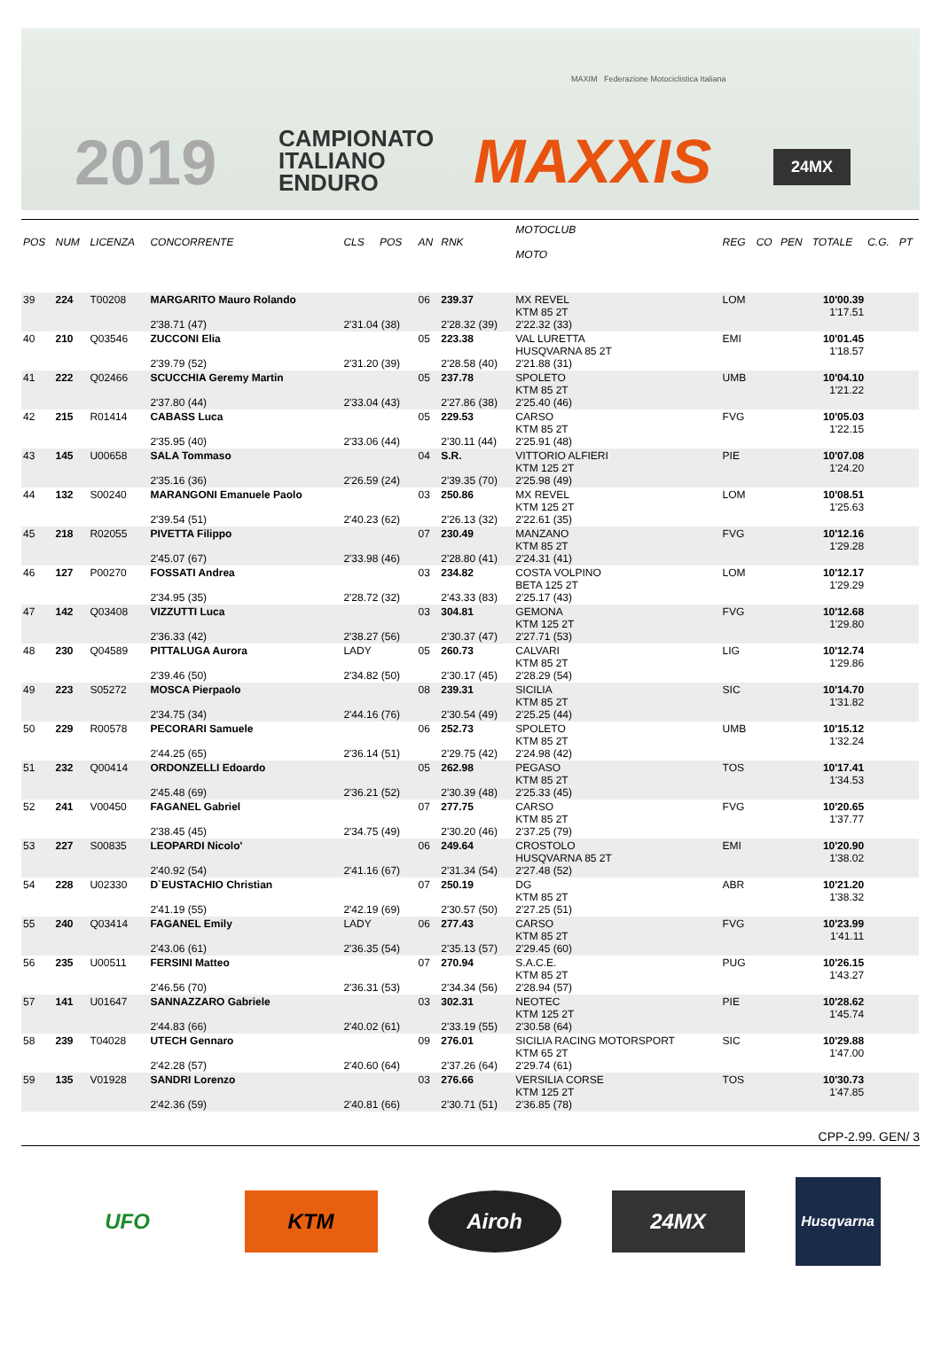2019
CAMPIONATO
ITALIANO
ENDURO
MAXIM Federazione Motociclistica Italiana
MAXXIS 24MX
| POS | NUM | LICENZA | CONCORRENTE | CLS | POS | AN | RNK | MOTOCLUB MOTO | | REG | CO | PEN | TOTALE | C.G. | PT |
| --- | --- | --- | --- | --- | --- | --- | --- | --- | --- | --- | --- | --- | --- | --- | --- |
| 39 | 224 | T00208 | MARGARITO Mauro Rolando 2'38.71 (47) | 2'31.04 (38) | | 06 | 239.37 2'28.32 (39) | MX REVEL KTM 85 2T 2'22.32 (33) | | LOM | | | 10'00.39 1'17.51 | | |
| 40 | 210 | Q03546 | ZUCCONI Elia 2'39.79 (52) | 2'31.20 (39) | | 05 | 223.38 2'28.58 (40) | VAL LURETTA HUSQVARNA 85 2T 2'21.88 (31) | | EMI | | | 10'01.45 1'18.57 | | |
| 41 | 222 | Q02466 | SCUCCHIA Geremy Martin 2'37.80 (44) | 2'33.04 (43) | | 05 | 237.78 2'27.86 (38) | SPOLETO KTM 85 2T 2'25.40 (46) | | UMB | | | 10'04.10 1'21.22 | | |
| 42 | 215 | R01414 | CABASS Luca 2'35.95 (40) | 2'33.06 (44) | | 05 | 229.53 2'30.11 (44) | CARSO KTM 85 2T 2'25.91 (48) | | FVG | | | 10'05.03 1'22.15 | | |
| 43 | 145 | U00658 | SALA Tommaso 2'35.16 (36) | 2'26.59 (24) | | 04 | S.R. 2'39.35 (70) | VITTORIO ALFIERI KTM 125 2T 2'25.98 (49) | | PIE | | | 10'07.08 1'24.20 | | |
| 44 | 132 | S00240 | MARANGONI Emanuele Paolo 2'39.54 (51) | 2'40.23 (62) | | 03 | 250.86 2'26.13 (32) | MX REVEL KTM 125 2T 2'22.61 (35) | | LOM | | | 10'08.51 1'25.63 | | |
| 45 | 218 | R02055 | PIVETTA Filippo 2'45.07 (67) | 2'33.98 (46) | | 07 | 230.49 2'28.80 (41) | MANZANO KTM 85 2T 2'24.31 (41) | | FVG | | | 10'12.16 1'29.28 | | |
| 46 | 127 | P00270 | FOSSATI Andrea 2'34.95 (35) | 2'28.72 (32) | | 03 | 234.82 2'43.33 (83) | COSTA VOLPINO BETA 125 2T 2'25.17 (43) | | LOM | | | 10'12.17 1'29.29 | | |
| 47 | 142 | Q03408 | VIZZUTTI Luca 2'36.33 (42) | 2'38.27 (56) | | 03 | 304.81 2'30.37 (47) | GEMONA KTM 125 2T 2'27.71 (53) | | FVG | | | 10'12.68 1'29.80 | | |
| 48 | 230 | Q04589 | PITTALUGA Aurora 2'39.46 (50) | LADY 2'34.82 (50) | | 05 | 260.73 2'30.17 (45) | CALVARI KTM 85 2T 2'28.29 (54) | | LIG | | | 10'12.74 1'29.86 | | |
| 49 | 223 | S05272 | MOSCA Pierpaolo 2'34.75 (34) | 2'44.16 (76) | | 08 | 239.31 2'30.54 (49) | SICILIA KTM 85 2T 2'25.25 (44) | | SIC | | | 10'14.70 1'31.82 | | |
| 50 | 229 | R00578 | PECORARI Samuele 2'44.25 (65) | 2'36.14 (51) | | 06 | 252.73 2'29.75 (42) | SPOLETO KTM 85 2T 2'24.98 (42) | | UMB | | | 10'15.12 1'32.24 | | |
| 51 | 232 | Q00414 | ORDONZELLI Edoardo 2'45.48 (69) | 2'36.21 (52) | | 05 | 262.98 2'30.39 (48) | PEGASO KTM 85 2T 2'25.33 (45) | | TOS | | | 10'17.41 1'34.53 | | |
| 52 | 241 | V00450 | FAGANEL Gabriel 2'38.45 (45) | 2'34.75 (49) | | 07 | 277.75 2'30.20 (46) | CARSO KTM 85 2T 2'37.25 (79) | | FVG | | | 10'20.65 1'37.77 | | |
| 53 | 227 | S00835 | LEOPARDI Nicolo' 2'40.92 (54) | 2'41.16 (67) | | 06 | 249.64 2'31.34 (54) | CROSTOLO HUSQVARNA 85 2T 2'27.48 (52) | | EMI | | | 10'20.90 1'38.02 | | |
| 54 | 228 | U02330 | D`EUSTACHIO Christian 2'41.19 (55) | 2'42.19 (69) | | 07 | 250.19 2'30.57 (50) | DG KTM 85 2T 2'27.25 (51) | | ABR | | | 10'21.20 1'38.32 | | |
| 55 | 240 | Q03414 | FAGANEL Emily 2'43.06 (61) | LADY 2'36.35 (54) | | 06 | 277.43 2'35.13 (57) | CARSO KTM 85 2T 2'29.45 (60) | | FVG | | | 10'23.99 1'41.11 | | |
| 56 | 235 | U00511 | FERSINI Matteo 2'46.56 (70) | 2'36.31 (53) | | 07 | 270.94 2'34.34 (56) | S.A.C.E. KTM 85 2T 2'28.94 (57) | | PUG | | | 10'26.15 1'43.27 | | |
| 57 | 141 | U01647 | SANNAZZARO Gabriele 2'44.83 (66) | 2'40.02 (61) | | 03 | 302.31 2'33.19 (55) | NEOTEC KTM 125 2T 2'30.58 (64) | | PIE | | | 10'28.62 1'45.74 | | |
| 58 | 239 | T04028 | UTECH Gennaro 2'42.28 (57) | 2'40.60 (64) | | 09 | 276.01 2'37.26 (64) | SICILIA RACING MOTORSPORT KTM 65 2T 2'29.74 (61) | | SIC | | | 10'29.88 1'47.00 | | |
| 59 | 135 | V01928 | SANDRI Lorenzo 2'42.36 (59) | 2'40.81 (66) | | 03 | 276.66 2'30.71 (51) | VERSILIA CORSE KTM 125 2T 2'36.85 (78) | | TOS | | | 10'30.73 1'47.85 | | |
CPP-2.99. GEN/ 3
UFO KTM Airoh 24MX
Husqvarna